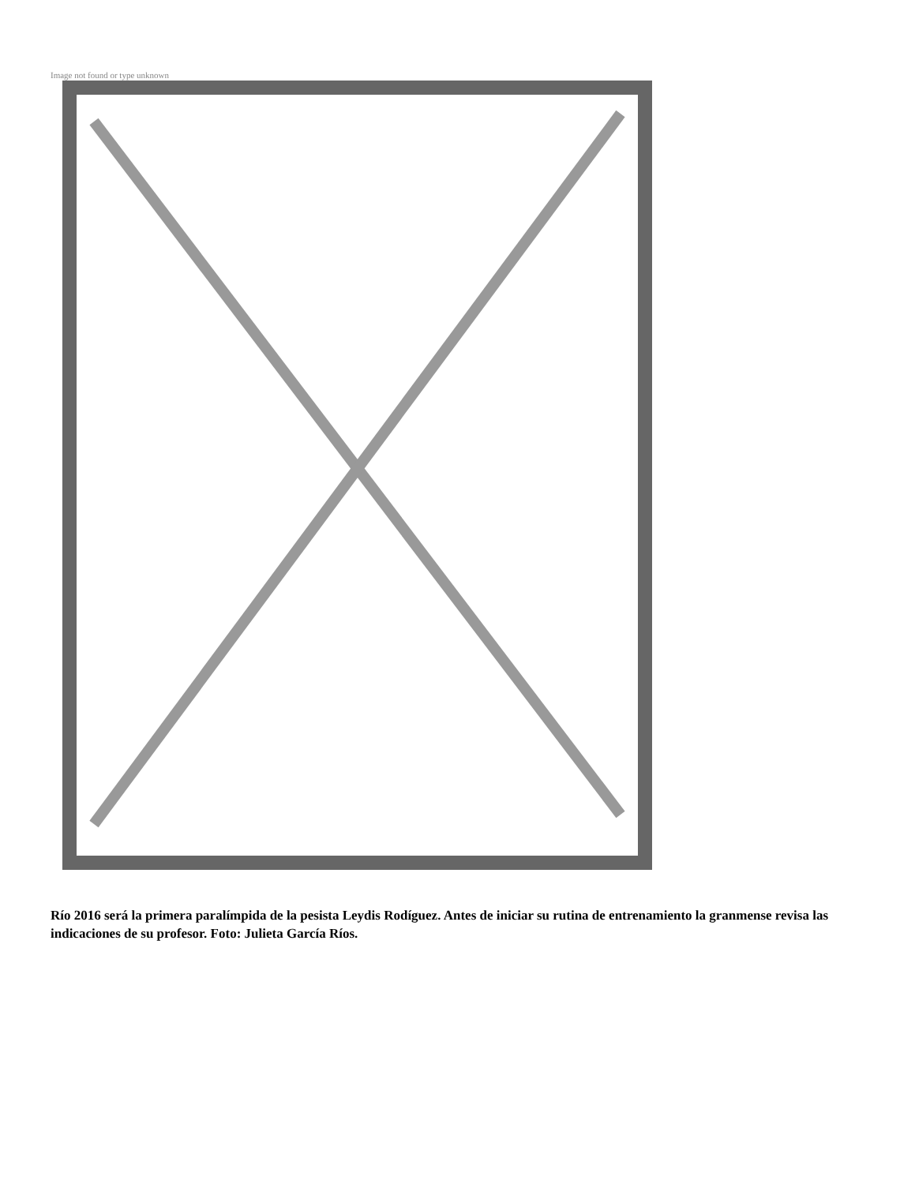Image not found or type unknown
Río 2016 será la primera paralímpida de la pesista Leydis Rodíguez. Antes de iniciar su rutina de entrenamiento la granmense revisa las indicaciones de su profesor. Foto: Julieta García Ríos.